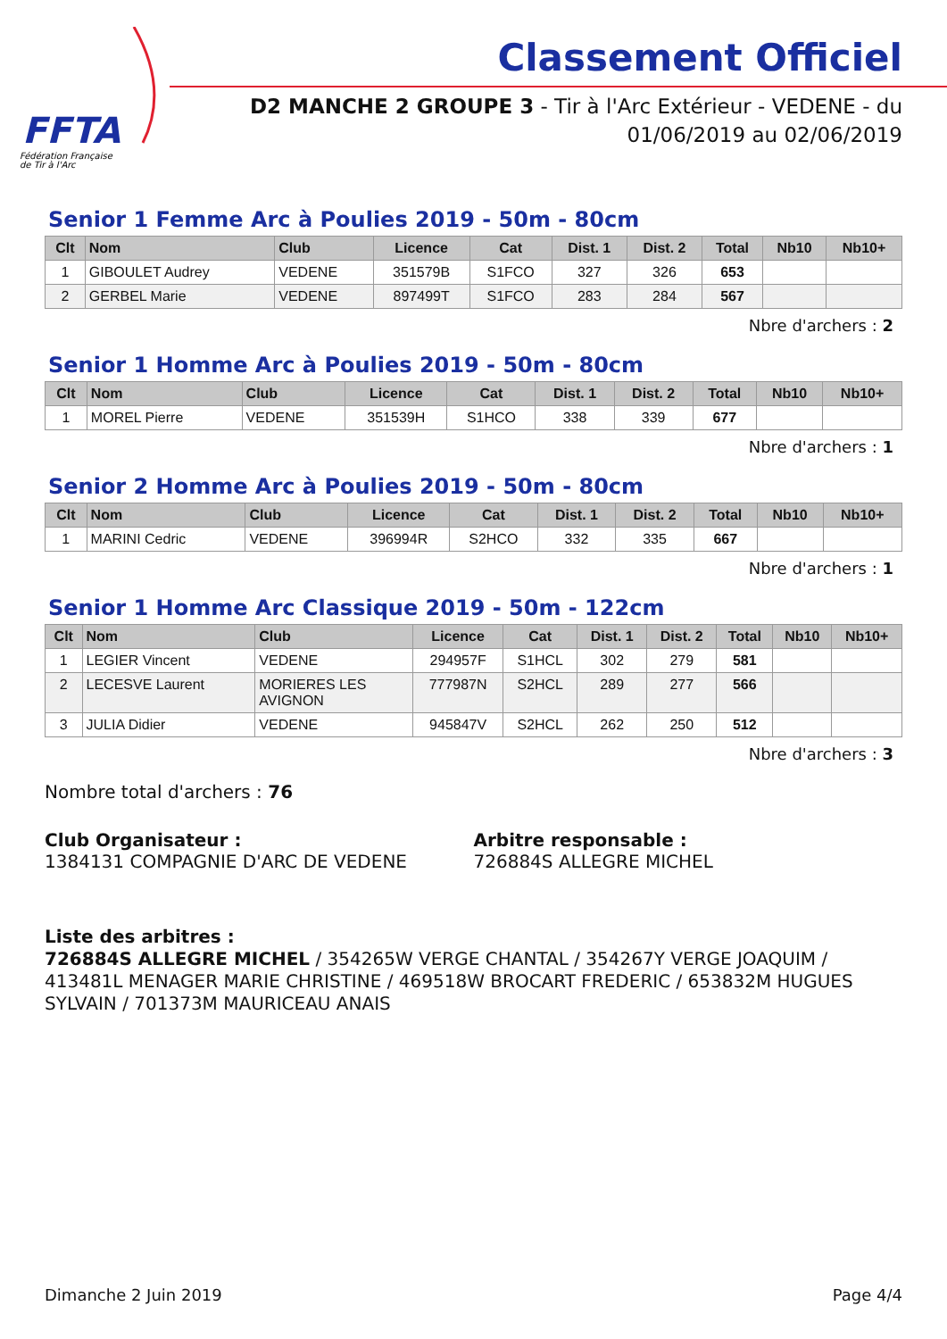FFTA
Fédération Française
de Tir à l'Arc
Classement Officiel
D2 MANCHE 2 GROUPE 3 - Tir à l'Arc Extérieur - VEDENE - du 01/06/2019 au 02/06/2019
Senior 1 Femme Arc à Poulies 2019 - 50m - 80cm
| Clt | Nom | Club | Licence | Cat | Dist. 1 | Dist. 2 | Total | Nb10 | Nb10+ |
| --- | --- | --- | --- | --- | --- | --- | --- | --- | --- |
| 1 | GIBOULET Audrey | VEDENE | 351579B | S1FCO | 327 | 326 | 653 | | |
| 2 | GERBEL Marie | VEDENE | 897499T | S1FCO | 283 | 284 | 567 | | |
Nbre d'archers : 2
Senior 1 Homme Arc à Poulies 2019 - 50m - 80cm
| Clt | Nom | Club | Licence | Cat | Dist. 1 | Dist. 2 | Total | Nb10 | Nb10+ |
| --- | --- | --- | --- | --- | --- | --- | --- | --- | --- |
| 1 | MOREL Pierre | VEDENE | 351539H | S1HCO | 338 | 339 | 677 | | |
Nbre d'archers : 1
Senior 2 Homme Arc à Poulies 2019 - 50m - 80cm
| Clt | Nom | Club | Licence | Cat | Dist. 1 | Dist. 2 | Total | Nb10 | Nb10+ |
| --- | --- | --- | --- | --- | --- | --- | --- | --- | --- |
| 1 | MARINI Cedric | VEDENE | 396994R | S2HCO | 332 | 335 | 667 | | |
Nbre d'archers : 1
Senior 1 Homme Arc Classique 2019 - 50m - 122cm
| Clt | Nom | Club | Licence | Cat | Dist. 1 | Dist. 2 | Total | Nb10 | Nb10+ |
| --- | --- | --- | --- | --- | --- | --- | --- | --- | --- |
| 1 | LEGIER Vincent | VEDENE | 294957F | S1HCL | 302 | 279 | 581 | | |
| 2 | LECESVE Laurent | MORIERES LES AVIGNON | 777987N | S2HCL | 289 | 277 | 566 | | |
| 3 | JULIA Didier | VEDENE | 945847V | S2HCL | 262 | 250 | 512 | | |
Nbre d'archers : 3
Nombre total d'archers : 76
Club Organisateur :
1384131 COMPAGNIE D'ARC DE VEDENE
Arbitre responsable :
726884S ALLEGRE MICHEL
Liste des arbitres :
726884S ALLEGRE MICHEL / 354265W VERGE CHANTAL / 354267Y VERGE JOAQUIM / 413481L MENAGER MARIE CHRISTINE / 469518W BROCART FREDERIC / 653832M HUGUES SYLVAIN / 701373M MAURICEAU ANAIS
Dimanche 2 Juin 2019 Page 4/4